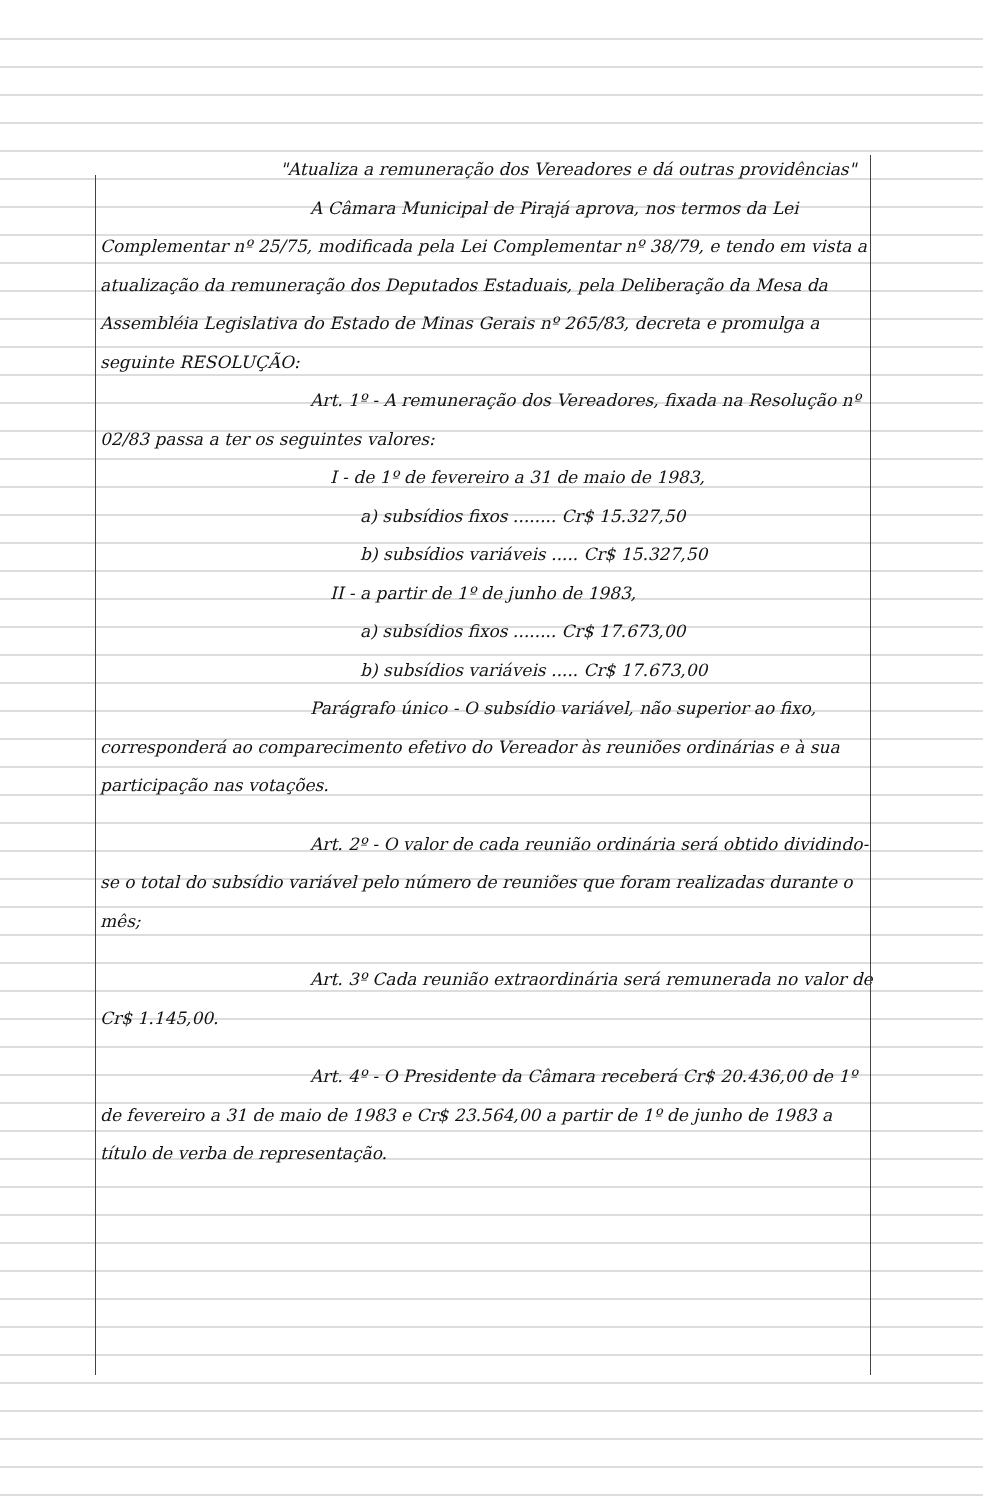"Atualiza a remuneração dos Vereadores e dá outras providências"
A Câmara Municipal de Pirajá aprova, nos termos da Lei Complementar nº 25/75, modificada pela Lei Complementar nº 38/79, e tendo em vista a atualização da remuneração dos Deputados Estaduais, pela Deliberação da Mesa da Assembléia Legislativa do Estado de Minas Gerais nº 265/83, decreta e promulga a seguinte RESOLUÇÃO:
Art. 1º - A remuneração dos Vereadores, fixada na Resolução nº 02/83 passa a ter os seguintes valores:
I - de 1º de fevereiro a 31 de maio de 1983,
a) subsídios fixos ........ Cr$ 15.327,50
b) subsídios variáveis ..... Cr$ 15.327,50
II - a partir de 1º de junho de 1983,
a) subsídios fixos ........ Cr$ 17.673,00
b) subsídios variáveis ..... Cr$ 17.673,00
Parágrafo único - O subsídio variável, não superior ao fixo, corresponderá ao comparecimento efetivo do Vereador às reuniões ordinárias e à sua participação nas votações.
Art. 2º - O valor de cada reunião ordinária será obtido dividindo-se o total do subsídio variável pelo número de reuniões que foram realizadas durante o mês;
Art. 3º Cada reunião extraordinária será remunerada no valor de Cr$ 1.145,00.
Art. 4º - O Presidente da Câmara receberá Cr$ 20.436,00 de 1º de fevereiro a 31 de maio de 1983 e Cr$ 23.564,00 a partir de 1º de junho de 1983 a título de verba de representação.